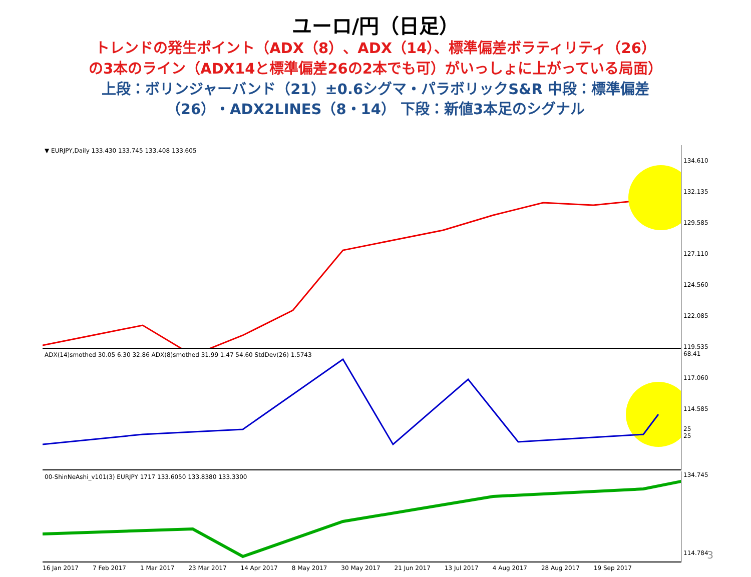ユーロ/円（日足）
トレンドの発生ポイント（ADX（8）、ADX（14）、標準偏差ボラティリティ（26）
の3本のライン（ADX14と標準偏差26の2本でも可）がいっしょに上がっている局面）
上段：ボリンジャーバンド（21）±0.6シグマ・パラボリックS&R 中段：標準偏差
（26）・ADX2LINES（8・14） 下段：新値3本足のシグナル
▼ EURJPY,Daily 133.430 133.745 133.408 133.605
134.610
132.135
129.585
127.110
124.560
122.085
119.535
117.060
114.585
ADX(14)smothed 30.05 6.30 32.86 ADX(8)smothed 31.99 1.47 54.60 StdDev(26) 1.5743 68.41
25
25
00-ShinNeAshi_v101(3) EURJPY 1717 133.6050 133.8380 133.3300 134.745
114.784
16 Jan 2017 7 Feb 2017 1 Mar 2017 23 Mar 2017 14 Apr 2017 8 May 2017 30 May 2017 21 Jun 2017 13 Jul 2017 4 Aug 2017 28 Aug 2017 19 Sep 2017
3